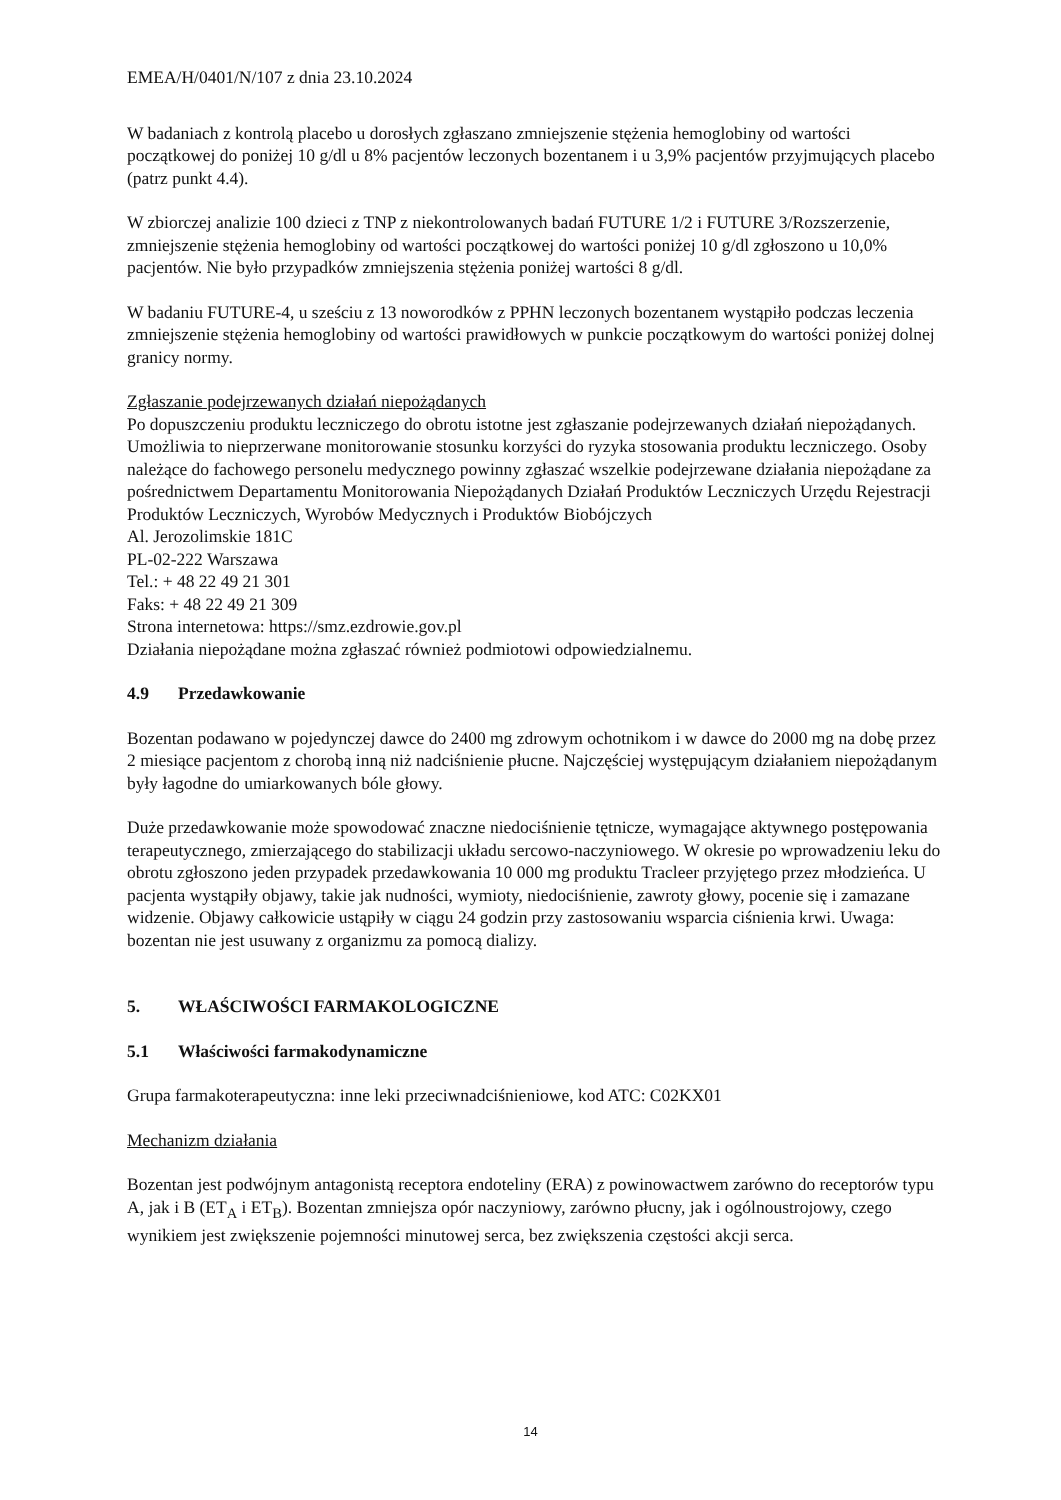EMEA/H/0401/N/107 z dnia 23.10.2024
W badaniach z kontrolą placebo u dorosłych zgłaszano zmniejszenie stężenia hemoglobiny od wartości początkowej do poniżej 10 g/dl u 8% pacjentów leczonych bozentanem i u 3,9% pacjentów przyjmujących placebo (patrz punkt 4.4).
W zbiorczej analizie 100 dzieci z TNP z niekontrolowanych badań FUTURE 1/2 i FUTURE 3/Rozszerzenie, zmniejszenie stężenia hemoglobiny od wartości początkowej do wartości poniżej 10 g/dl zgłoszono u 10,0% pacjentów. Nie było przypadków zmniejszenia stężenia poniżej wartości 8 g/dl.
W badaniu FUTURE-4, u sześciu z 13 noworodków z PPHN leczonych bozentanem wystąpiło podczas leczenia zmniejszenie stężenia hemoglobiny od wartości prawidłowych w punkcie początkowym do wartości poniżej dolnej granicy normy.
Zgłaszanie podejrzewanych działań niepożądanych
Po dopuszczeniu produktu leczniczego do obrotu istotne jest zgłaszanie podejrzewanych działań niepożądanych. Umożliwia to nieprzerwane monitorowanie stosunku korzyści do ryzyka stosowania produktu leczniczego. Osoby należące do fachowego personelu medycznego powinny zgłaszać wszelkie podejrzewane działania niepożądane za pośrednictwem Departamentu Monitorowania Niepożądanych Działań Produktów Leczniczych Urzędu Rejestracji Produktów Leczniczych, Wyrobów Medycznych i Produktów Biobójczych
Al. Jerozolimskie 181C
PL-02-222 Warszawa
Tel.: + 48 22 49 21 301
Faks: + 48 22 49 21 309
Strona internetowa: https://smz.ezdrowie.gov.pl
Działania niepożądane można zgłaszać również podmiotowi odpowiedzialnemu.
4.9 Przedawkowanie
Bozentan podawano w pojedynczej dawce do 2400 mg zdrowym ochotnikom i w dawce do 2000 mg na dobę przez 2 miesiące pacjentom z chorobą inną niż nadciśnienie płucne. Najczęściej występującym działaniem niepożądanym były łagodne do umiarkowanych bóle głowy.
Duże przedawkowanie może spowodować znaczne niedociśnienie tętnicze, wymagające aktywnego postępowania terapeutycznego, zmierzającego do stabilizacji układu sercowo-naczyniowego. W okresie po wprowadzeniu leku do obrotu zgłoszono jeden przypadek przedawkowania 10 000 mg produktu Tracleer przyjętego przez młodzieńca. U pacjenta wystąpiły objawy, takie jak nudności, wymioty, niedociśnienie, zawroty głowy, pocenie się i zamazane widzenie. Objawy całkowicie ustąpiły w ciągu 24 godzin przy zastosowaniu wsparcia ciśnienia krwi. Uwaga: bozentan nie jest usuwany z organizmu za pomocą dializy.
5. WŁAŚCIWOŚCI FARMAKOLOGICZNE
5.1 Właściwości farmakodynamiczne
Grupa farmakoterapeutyczna: inne leki przeciwnadciśnieniowe, kod ATC: C02KX01
Mechanizm działania
Bozentan jest podwójnym antagonistą receptora endoteliny (ERA) z powinowactwem zarówno do receptorów typu A, jak i B (ET<sub>A</sub> i ET<sub>B</sub>). Bozentan zmniejsza opór naczyniowy, zarówno płucny, jak i ogólnoustrojowy, czego wynikiem jest zwiększenie pojemności minutowej serca, bez zwiększenia częstości akcji serca.
14